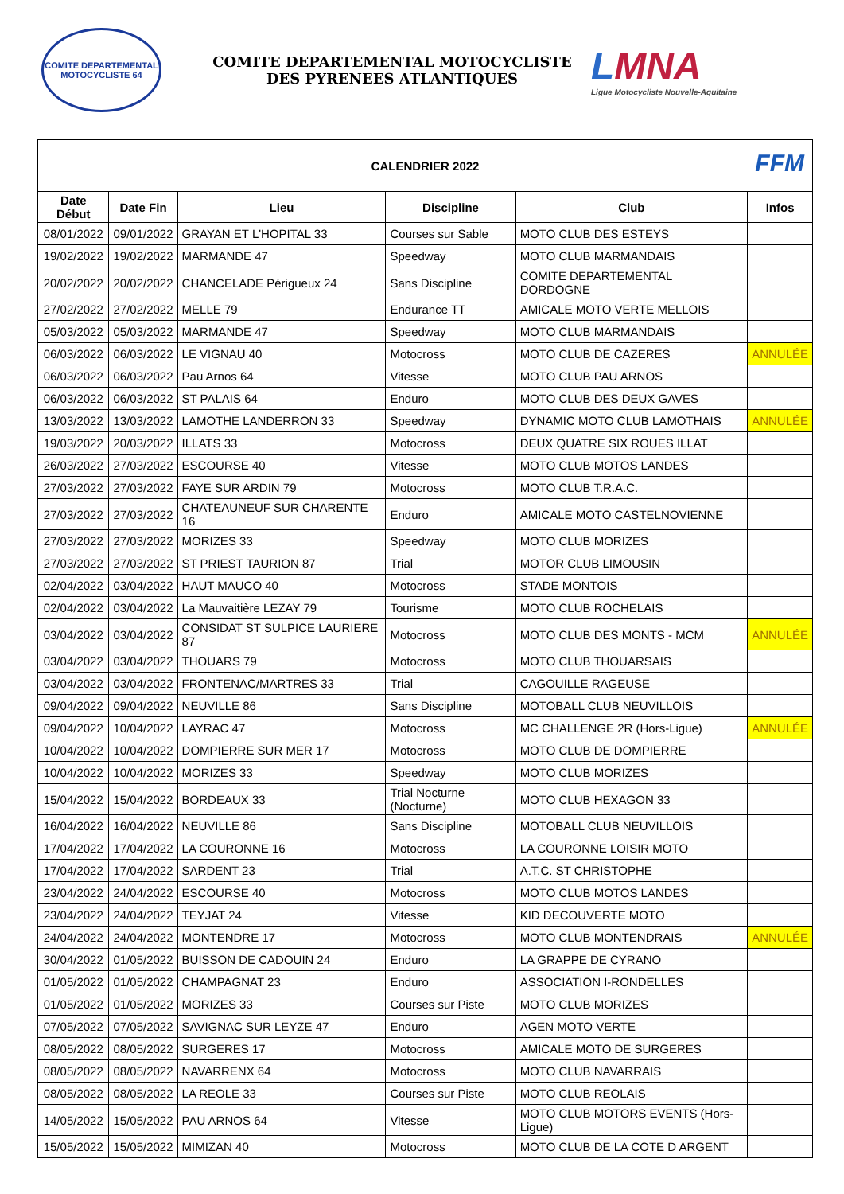COMITE DEPARTEMENTAL
MOTOCYCLISTE 64
COMITE DEPARTEMENTAL MOTOCYCLISTE
DES PYRENEES ATLANTIQUES
LMNA
Ligue Motocycliste Nouvelle-Aquitaine
| CALENDRIER 2022 FFM | | | | | |
| Date Début | Date Fin | Lieu | Discipline | Club | Infos |
| 08/01/2022 | 09/01/2022 | GRAYAN ET L'HOPITAL 33 | Courses sur Sable | MOTO CLUB DES ESTEYS | |
| 19/02/2022 | 19/02/2022 | MARMANDE 47 | Speedway | MOTO CLUB MARMANDAIS | |
| 20/02/2022 | 20/02/2022 | CHANCELADE Périgueux 24 | Sans Discipline | COMITE DEPARTEMENTAL DORDOGNE | |
| 27/02/2022 | 27/02/2022 | MELLE 79 | Endurance TT | AMICALE MOTO VERTE MELLOIS | |
| 05/03/2022 | 05/03/2022 | MARMANDE 47 | Speedway | MOTO CLUB MARMANDAIS | |
| 06/03/2022 | 06/03/2022 | LE VIGNAU 40 | Motocross | MOTO CLUB DE CAZERES | ANNULÉE |
| 06/03/2022 | 06/03/2022 | Pau Arnos 64 | Vitesse | MOTO CLUB PAU ARNOS | |
| 06/03/2022 | 06/03/2022 | ST PALAIS 64 | Enduro | MOTO CLUB DES DEUX GAVES | |
| 13/03/2022 | 13/03/2022 | LAMOTHE LANDERRON 33 | Speedway | DYNAMIC MOTO CLUB LAMOTHAIS | ANNULÉE |
| 19/03/2022 | 20/03/2022 | ILLATS 33 | Motocross | DEUX QUATRE SIX ROUES ILLAT | |
| 26/03/2022 | 27/03/2022 | ESCOURSE 40 | Vitesse | MOTO CLUB MOTOS LANDES | |
| 27/03/2022 | 27/03/2022 | FAYE SUR ARDIN 79 | Motocross | MOTO CLUB T.R.A.C. | |
| 27/03/2022 | 27/03/2022 | CHATEAUNEUF SUR CHARENTE 16 | Enduro | AMICALE MOTO CASTELNOVIENNE | |
| 27/03/2022 | 27/03/2022 | MORIZES 33 | Speedway | MOTO CLUB MORIZES | |
| 27/03/2022 | 27/03/2022 | ST PRIEST TAURION 87 | Trial | MOTOR CLUB LIMOUSIN | |
| 02/04/2022 | 03/04/2022 | HAUT MAUCO 40 | Motocross | STADE MONTOIS | |
| 02/04/2022 | 03/04/2022 | La Mauvaitière LEZAY 79 | Tourisme | MOTO CLUB ROCHELAIS | |
| 03/04/2022 | 03/04/2022 | CONSIDAT ST SULPICE LAURIERE 87 | Motocross | MOTO CLUB DES MONTS - MCM | ANNULÉE |
| 03/04/2022 | 03/04/2022 | THOUARS 79 | Motocross | MOTO CLUB THOUARSAIS | |
| 03/04/2022 | 03/04/2022 | FRONTENAC/MARTRES 33 | Trial | CAGOUILLE RAGEUSE | |
| 09/04/2022 | 09/04/2022 | NEUVILLE 86 | Sans Discipline | MOTOBALL CLUB NEUVILLOIS | |
| 09/04/2022 | 10/04/2022 | LAYRAC 47 | Motocross | MC CHALLENGE 2R (Hors-Ligue) | ANNULÉE |
| 10/04/2022 | 10/04/2022 | DOMPIERRE SUR MER 17 | Motocross | MOTO CLUB DE DOMPIERRE | |
| 10/04/2022 | 10/04/2022 | MORIZES 33 | Speedway | MOTO CLUB MORIZES | |
| 15/04/2022 | 15/04/2022 | BORDEAUX 33 | Trial Nocturne (Nocturne) | MOTO CLUB HEXAGON 33 | |
| 16/04/2022 | 16/04/2022 | NEUVILLE 86 | Sans Discipline | MOTOBALL CLUB NEUVILLOIS | |
| 17/04/2022 | 17/04/2022 | LA COURONNE 16 | Motocross | LA COURONNE LOISIR MOTO | |
| 17/04/2022 | 17/04/2022 | SARDENT 23 | Trial | A.T.C. ST CHRISTOPHE | |
| 23/04/2022 | 24/04/2022 | ESCOURSE 40 | Motocross | MOTO CLUB MOTOS LANDES | |
| 23/04/2022 | 24/04/2022 | TEYJAT 24 | Vitesse | KID DECOUVERTE MOTO | |
| 24/04/2022 | 24/04/2022 | MONTENDRE 17 | Motocross | MOTO CLUB MONTENDRAIS | ANNULÉE |
| 30/04/2022 | 01/05/2022 | BUISSON DE CADOUIN 24 | Enduro | LA GRAPPE DE CYRANO | |
| 01/05/2022 | 01/05/2022 | CHAMPAGNAT 23 | Enduro | ASSOCIATION I-RONDELLES | |
| 01/05/2022 | 01/05/2022 | MORIZES 33 | Courses sur Piste | MOTO CLUB MORIZES | |
| 07/05/2022 | 07/05/2022 | SAVIGNAC SUR LEYZE 47 | Enduro | AGEN MOTO VERTE | |
| 08/05/2022 | 08/05/2022 | SURGERES 17 | Motocross | AMICALE MOTO DE SURGERES | |
| 08/05/2022 | 08/05/2022 | NAVARRENX 64 | Motocross | MOTO CLUB NAVARRAIS | |
| 08/05/2022 | 08/05/2022 | LA REOLE 33 | Courses sur Piste | MOTO CLUB REOLAIS | |
| 14/05/2022 | 15/05/2022 | PAU ARNOS 64 | Vitesse | MOTO CLUB MOTORS EVENTS (Hors-Ligue) | |
| 15/05/2022 | 15/05/2022 | MIMIZAN 40 | Motocross | MOTO CLUB DE LA COTE D ARGENT | |